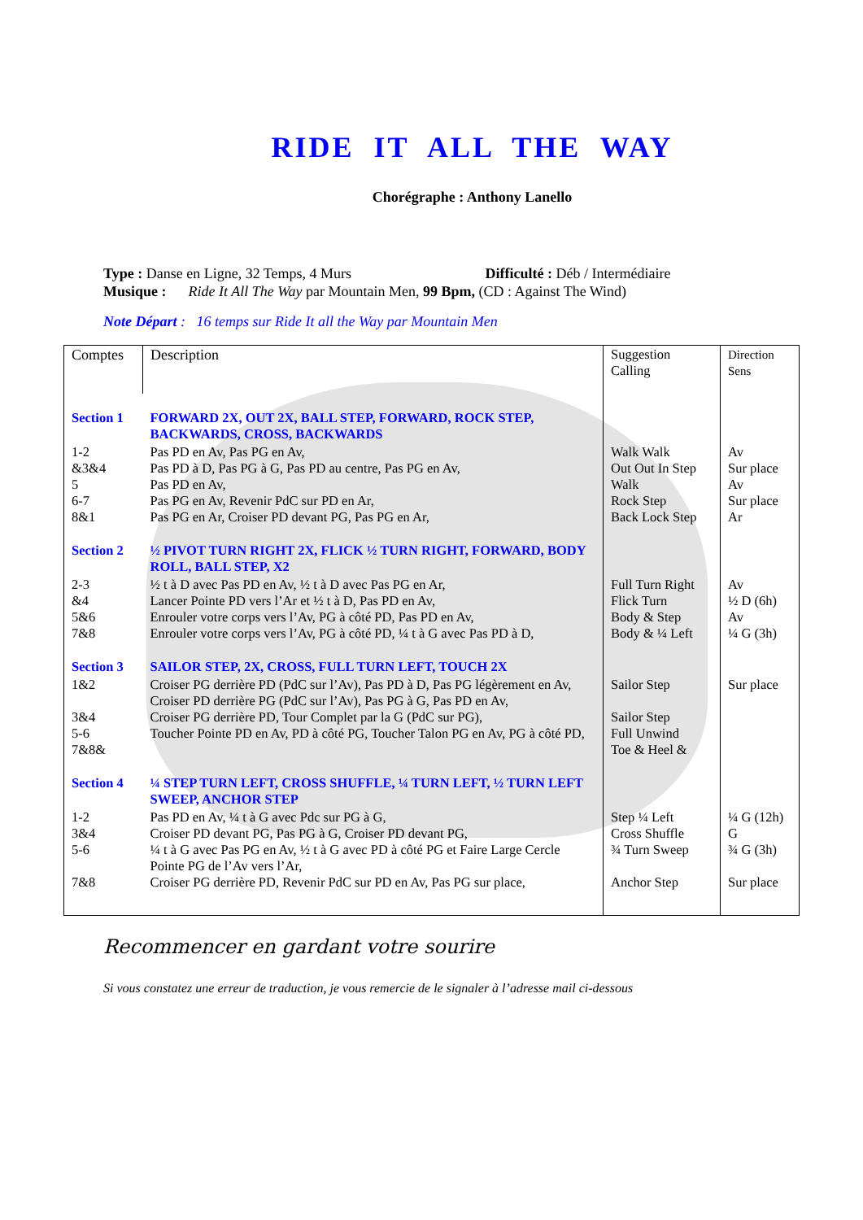RIDE IT ALL THE WAY
Chorégraphe : Anthony Lanello
Type : Danse en Ligne, 32 Temps, 4 Murs Difficulté : Déb / Intermédiaire
Musique : Ride It All The Way par Mountain Men, 99 Bpm, (CD : Against The Wind)
Note Départ : 16 temps sur Ride It all the Way par Mountain Men
| Comptes | Description | Suggestion Calling | Direction Sens |
| --- | --- | --- | --- |
| Section 1 | FORWARD 2X, OUT 2X, BALL STEP, FORWARD, ROCK STEP, BACKWARDS, CROSS, BACKWARDS | | |
| 1-2 &3&4 5 6-7 8&1 | Pas PD en Av, Pas PG en Av, Pas PD à D, Pas PG à G, Pas PD au centre, Pas PG en Av, Pas PD en Av, Pas PG en Av, Revenir PdC sur PD en Ar, Pas PG en Ar, Croiser PD devant PG, Pas PG en Ar, | Walk Walk Out Out In Step Walk Rock Step Back Lock Step | Av Sur place Av Sur place Ar |
| Section 2 | ½ PIVOT TURN RIGHT 2X, FLICK ½ TURN RIGHT, FORWARD, BODY ROLL, BALL STEP, X2 | | |
| 2-3 &4 5&6 7&8 | ½ t à D avec Pas PD en Av, ½ t à D avec Pas PG en Ar, Lancer Pointe PD vers l’Ar et ½ t à D, Pas PD en Av, Enrouler votre corps vers l’Av, PG à côté PD, Pas PD en Av, Enrouler votre corps vers l’Av, PG à côté PD, ¼ t à G avec Pas PD à D, | Full Turn Right Flick Turn Body & Step Body & ¼ Left | Av ½ D (6h) Av ¼ G (3h) |
| Section 3 | SAILOR STEP, 2X, CROSS, FULL TURN LEFT, TOUCH 2X | | |
| 1&2 3&4 5-6 7&8& | Croiser PG derrière PD (PdC sur l’Av), Pas PD à D, Pas PG légèrement en Av, Croiser PD derrière PG (PdC sur l’Av), Pas PG à G, Pas PD en Av, Croiser PG derrière PD, Tour Complet par la G (PdC sur PG), Toucher Pointe PD en Av, PD à côté PG, Toucher Talon PG en Av, PG à côté PD, | Sailor Step Sailor Step Full Unwind Toe & Heel & | Sur place |
| Section 4 | ¼ STEP TURN LEFT, CROSS SHUFFLE, ¼ TURN LEFT, ½ TURN LEFT SWEEP, ANCHOR STEP | | |
| 1-2 3&4 5-6 7&8 | Pas PD en Av, ¼ t à G avec Pdc sur PG à G, Croiser PD devant PG, Pas PG à G, Croiser PD devant PG, ¼ t à G avec Pas PG en Av, ½ t à G avec PD à côté PG et Faire Large Cercle Pointe PG de l’Av vers l’Ar, Croiser PG derrière PD, Revenir PdC sur PD en Av, Pas PG sur place, | Step ¼ Left Cross Shuffle ¾ Turn Sweep Anchor Step | ¼ G (12h) G ¾ G (3h) Sur place |
Recommencer en gardant votre sourire
Si vous constatez une erreur de traduction, je vous remercie de le signaler à l’adresse mail ci-dessous